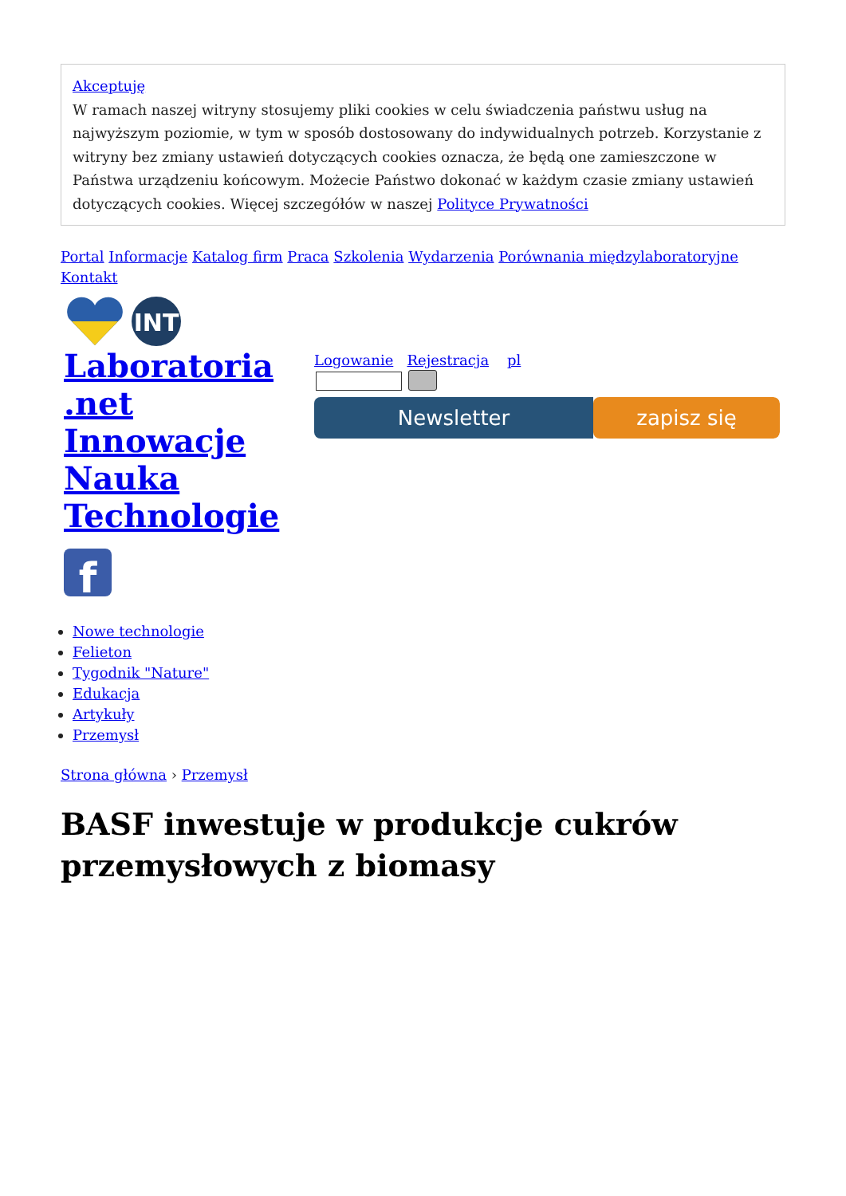Akceptuję
W ramach naszej witryny stosujemy pliki cookies w celu świadczenia państwu usług na najwyższym poziomie, w tym w sposób dostosowany do indywidualnych potrzeb. Korzystanie z witryny bez zmiany ustawień dotyczących cookies oznacza, że będą one zamieszczone w Państwa urządzeniu końcowym. Możecie Państwo dokonać w każdym czasie zmiany ustawień dotyczących cookies. Więcej szczegółów w naszej Polityce Prywatności
Portal Informacje Katalog firm Praca Szkolenia Wydarzenia Porównania międzylaboratoryjne Kontakt
INT
Laboratoria .net Innowacje Nauka Technologie
f
Logowanie Rejestracja pl
Newsletter zapisz się
Nowe technologie
Felieton
Tygodnik "Nature"
Edukacja
Artykuły
Przemysł
Strona główna › Przemysł
BASF inwestuje w produkcje cukrów przemysłowych z biomasy